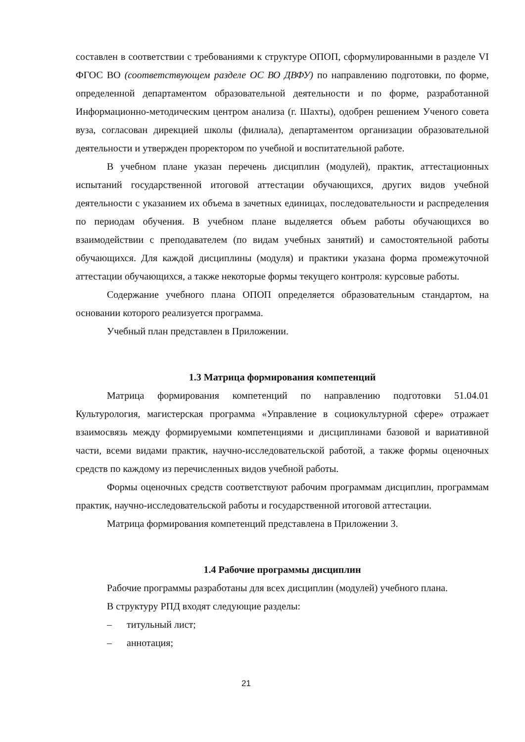составлен в соответствии с требованиями к структуре ОПОП, сформулированными в разделе VI ФГОС ВО (соответствующем разделе ОС ВО ДВФУ) по направлению подготовки, по форме, определенной департаментом образовательной деятельности и по форме, разработанной Информационно-методическим центром анализа (г. Шахты), одобрен решением Ученого совета вуза, согласован дирекцией школы (филиала), департаментом организации образовательной деятельности и утвержден проректором по учебной и воспитательной работе.
В учебном плане указан перечень дисциплин (модулей), практик, аттестационных испытаний государственной итоговой аттестации обучающихся, других видов учебной деятельности с указанием их объема в зачетных единицах, последовательности и распределения по периодам обучения. В учебном плане выделяется объем работы обучающихся во взаимодействии с преподавателем (по видам учебных занятий) и самостоятельной работы обучающихся. Для каждой дисциплины (модуля) и практики указана форма промежуточной аттестации обучающихся, а также некоторые формы текущего контроля: курсовые работы.
Содержание учебного плана ОПОП определяется образовательным стандартом, на основании которого реализуется программа.
Учебный план представлен в Приложении.
1.3 Матрица формирования компетенций
Матрица формирования компетенций по направлению подготовки 51.04.01 Культурология, магистерская программа «Управление в социокультурной сфере» отражает взаимосвязь между формируемыми компетенциями и дисциплинами базовой и вариативной части, всеми видами практик, научно-исследовательской работой, а также формы оценочных средств по каждому из перечисленных видов учебной работы.
Формы оценочных средств соответствуют рабочим программам дисциплин, программам практик, научно-исследовательской работы и государственной итоговой аттестации.
Матрица формирования компетенций представлена в Приложении 3.
1.4 Рабочие программы дисциплин
Рабочие программы разработаны для всех дисциплин (модулей) учебного плана.
В структуру РПД входят следующие разделы:
– титульный лист;
– аннотация;
21